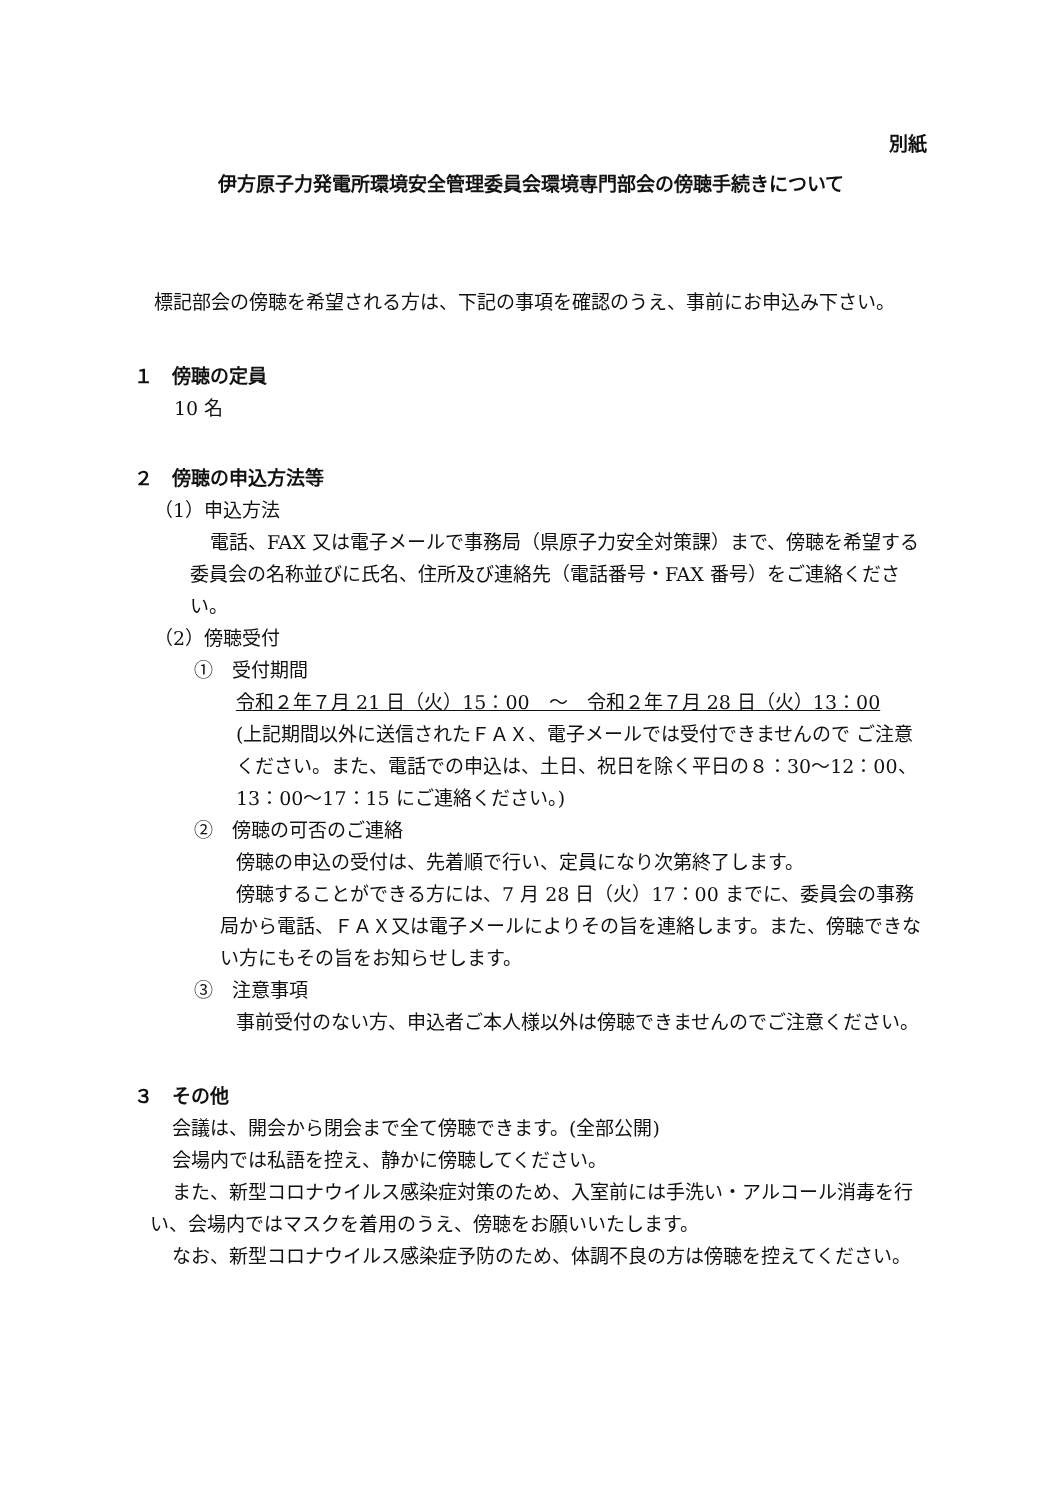別紙
伊方原子力発電所環境安全管理委員会環境専門部会の傍聴手続きについて
標記部会の傍聴を希望される方は、下記の事項を確認のうえ、事前にお申込み下さい。
１　傍聴の定員
10 名
２　傍聴の申込方法等
（1）申込方法
電話、FAX 又は電子メールで事務局（県原子力安全対策課）まで、傍聴を希望する委員会の名称並びに氏名、住所及び連絡先（電話番号・FAX 番号）をご連絡ください。
（2）傍聴受付
①　受付期間
令和２年７月 21 日（火）15：00　～　令和２年７月 28 日（火）13：00
(上記期間以外に送信されたＦＡＸ、電子メールでは受付できませんので ご注意ください。また、電話での申込は、土日、祝日を除く平日の８：30～12：00、13：00～17：15 にご連絡ください。)
②　傍聴の可否のご連絡
傍聴の申込の受付は、先着順で行い、定員になり次第終了します。
傍聴することができる方には、7 月 28 日（火）17：00 までに、委員会の事務局から電話、ＦＡＸ又は電子メールによりその旨を連絡します。また、傍聴できない方にもその旨をお知らせします。
③　注意事項
事前受付のない方、申込者ご本人様以外は傍聴できませんのでご注意ください。
３　その他
会議は、開会から閉会まで全て傍聴できます。(全部公開)
会場内では私語を控え、静かに傍聴してください。
また、新型コロナウイルス感染症対策のため、入室前には手洗い・アルコール消毒を行い、会場内ではマスクを着用のうえ、傍聴をお願いいたします。
なお、新型コロナウイルス感染症予防のため、体調不良の方は傍聴を控えてください。